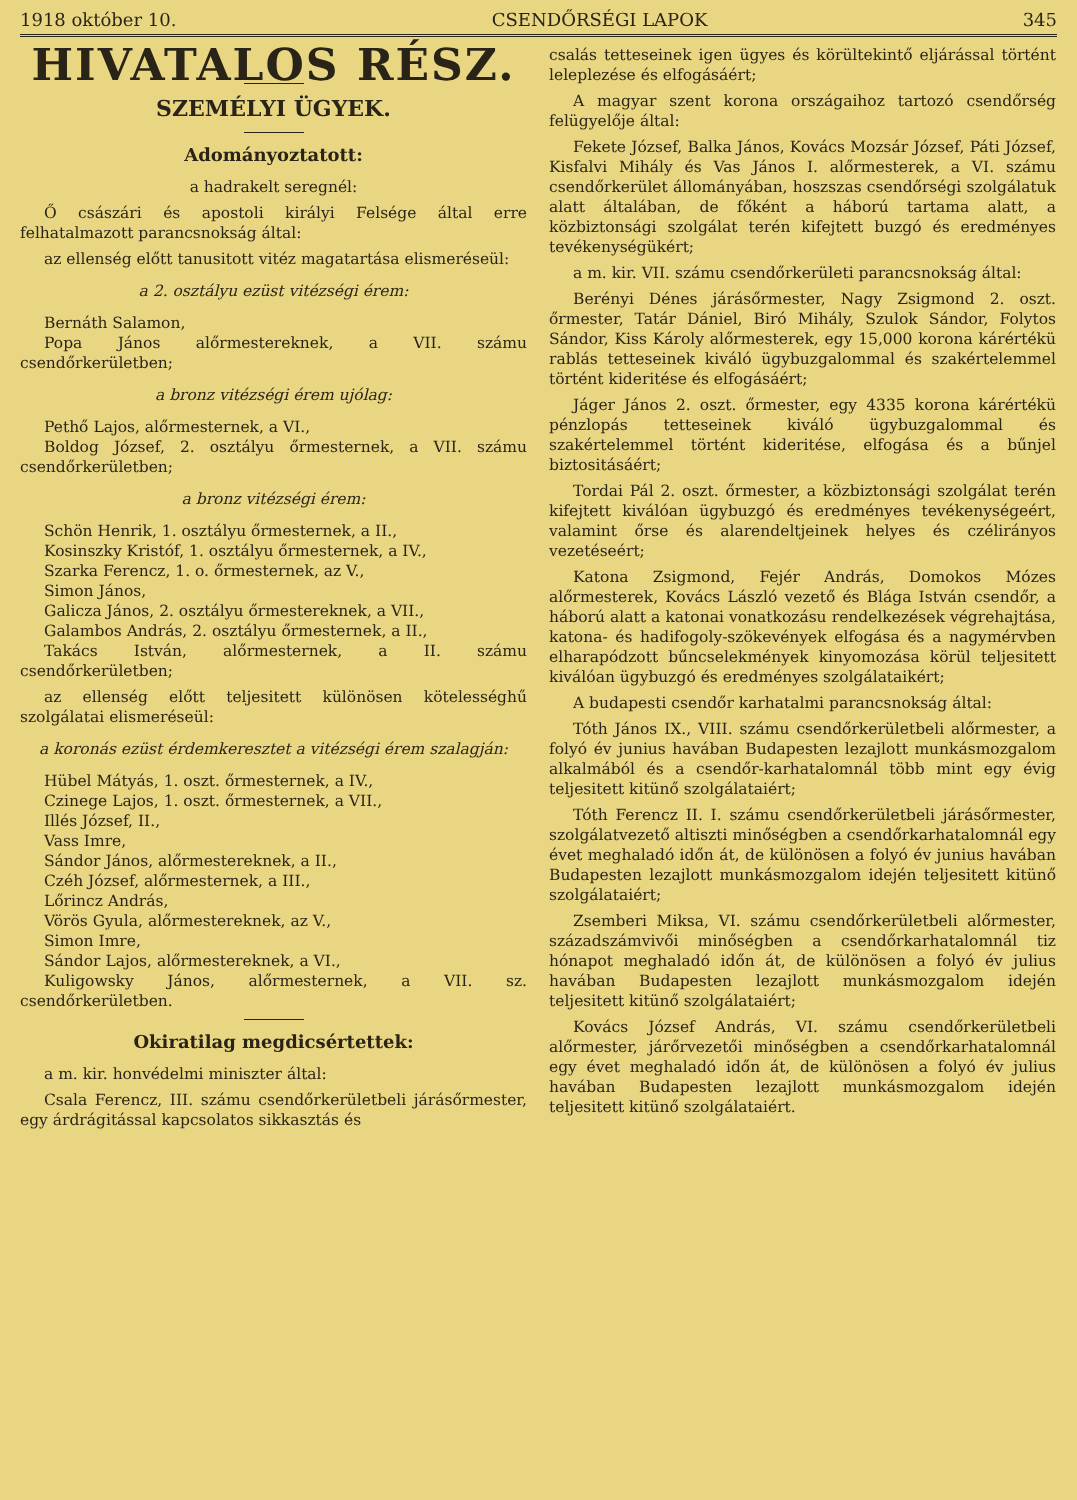1918 október 10. CSENDŐRSÉGI LAPOK 345
HIVATALOS RÉSZ.
SZEMÉLYI ÜGYEK.
Adományoztatott:
a hadrakelt seregnél:
Ő császári és apostoli királyi Felsége által erre felhatalmazott parancsnokság által:
az ellenség előtt tanusitott vitéz magatartása elismeréseül:
a 2. osztályu ezüst vitézségi érem:
Bernáth Salamon,
Popa János alőrmestereknek, a VII. számu csendőrkerületben;
a bronz vitézségi érem ujólag:
Pethő Lajos, alőrmesternek, a VI.,
Boldog József, 2. osztályu őrmesternek, a VII. számu csendőrkerületben;
a bronz vitézségi érem:
Schön Henrik, 1. osztályu őrmesternek, a II.,
Kosinszky Kristóf, 1. osztályu őrmesternek, a IV.,
Szarka Ferencz, 1. o. őrmesternek, az V.,
Simon János,
Galicza János, 2. osztályu őrmestereknek, a VII.,
Galambos András, 2. osztályu őrmesternek, a II.,
Takács István, alőrmesternek, a II. számu csendőrkerületben;
az ellenség előtt teljesitett különösen kötelességhű szolgálatai elismeréseül:
a koronás ezüst érdemkeresztet a vitézségi érem szalagján:
Hübel Mátyás, 1. oszt. őrmesternek, a IV.,
Czinege Lajos, 1. oszt. őrmesternek, a VII.,
Illés József, II.,
Vass Imre,
Sándor János, alőrmestereknek, a II.,
Czéh József, alőrmesternek, a III.,
Lőrincz András,
Vörös Gyula, alőrmestereknek, az V.,
Simon Imre,
Sándor Lajos, alőrmestereknek, a VI.,
Kuligowsky János, alőrmesternek, a VII. sz. csendőrkerületben.
Okiratilag megdicsértettek:
a m. kir. honvédelmi miniszter által:
Csala Ferencz, III. számu csendőrkerületbeli járásőrmester, egy árdrágitással kapcsolatos sikkasztás és
csalás tetteseinek igen ügyes és körültekintő eljárással történt leleplezése és elfogásáért;
A magyar szent korona országaihoz tartozó csendőrség felügyelője által:
Fekete József, Balka János, Kovács Mozsár József, Páti József, Kisfalvi Mihály és Vas János I. alőrmesterek, a VI. számu csendőrkerület állományában, hoszszas csendőrségi szolgálatuk alatt általában, de főként a háború tartama alatt, a közbiztonsági szolgálat terén kifejtett buzgó és eredményes tevékenységükért;
a m. kir. VII. számu csendőrkerületi parancsnokság által:
Berényi Dénes járásőrmester, Nagy Zsigmond 2. oszt. őrmester, Tatár Dániel, Biró Mihály, Szulok Sándor, Folytos Sándor, Kiss Károly alőrmesterek, egy 15,000 korona kárértékü rablás tetteseinek kiváló ügybuzgalommal és szakértelemmel történt kideritése és elfogásáért;
Jáger János 2. oszt. őrmester, egy 4335 korona kárértékü pénzlopás tetteseinek kiváló ügybuzgalommal és szakértelemmel történt kideritése, elfogása és a bűnjel biztositásáért;
Tordai Pál 2. oszt. őrmester, a közbiztonsági szolgálat terén kifejtett kiválóan ügybuzgó és eredményes tevékenységeért, valamint őrse és alarendeltjeinek helyes és czélirányos vezetéseért;
Katona Zsigmond, Fejér András, Domokos Mózes alőrmesterek, Kovács László vezető és Blága István csendőr, a háború alatt a katonai vonatkozásu rendelkezések végrehajtása, katona- és hadifogoly-szökevények elfogása és a nagymérvben elharapódzott bűncselekmények kinyomozása körül teljesitett kiválóan ügybuzgó és eredményes szolgálataikért;
A budapesti csendőr karhatalmi parancsnokság által:
Tóth János IX., VIII. számu csendőrkerületbeli alőrmester, a folyó év junius havában Budapesten lezajlott munkásmozgalom alkalmából és a csendőr-karhatalomnál több mint egy évig teljesitett kitünő szolgálataiért;
Tóth Ferencz II. I. számu csendőrkerületbeli járásőrmester, szolgálatvezető altiszti minőségben a csendőrkarhatalomnál egy évet meghaladó időn át, de különösen a folyó év junius havában Budapesten lezajlott munkásmozgalom idején teljesitett kitünő szolgálataiért;
Zsemberi Miksa, VI. számu csendőrkerületbeli alőrmester, századszámvivői minőségben a csendőrkarhatalomnál tiz hónapot meghaladó időn át, de különösen a folyó év julius havában Budapesten lezajlott munkásmozgalom idején teljesitett kitünő szolgálataiért;
Kovács József András, VI. számu csendőrkerületbeli alőrmester, járőrvezetői minőségben a csendőrkarhatalomnál egy évet meghaladó időn át, de különösen a folyó év julius havában Budapesten lezajlott munkásmozgalom idején teljesitett kitünő szolgálataiért.